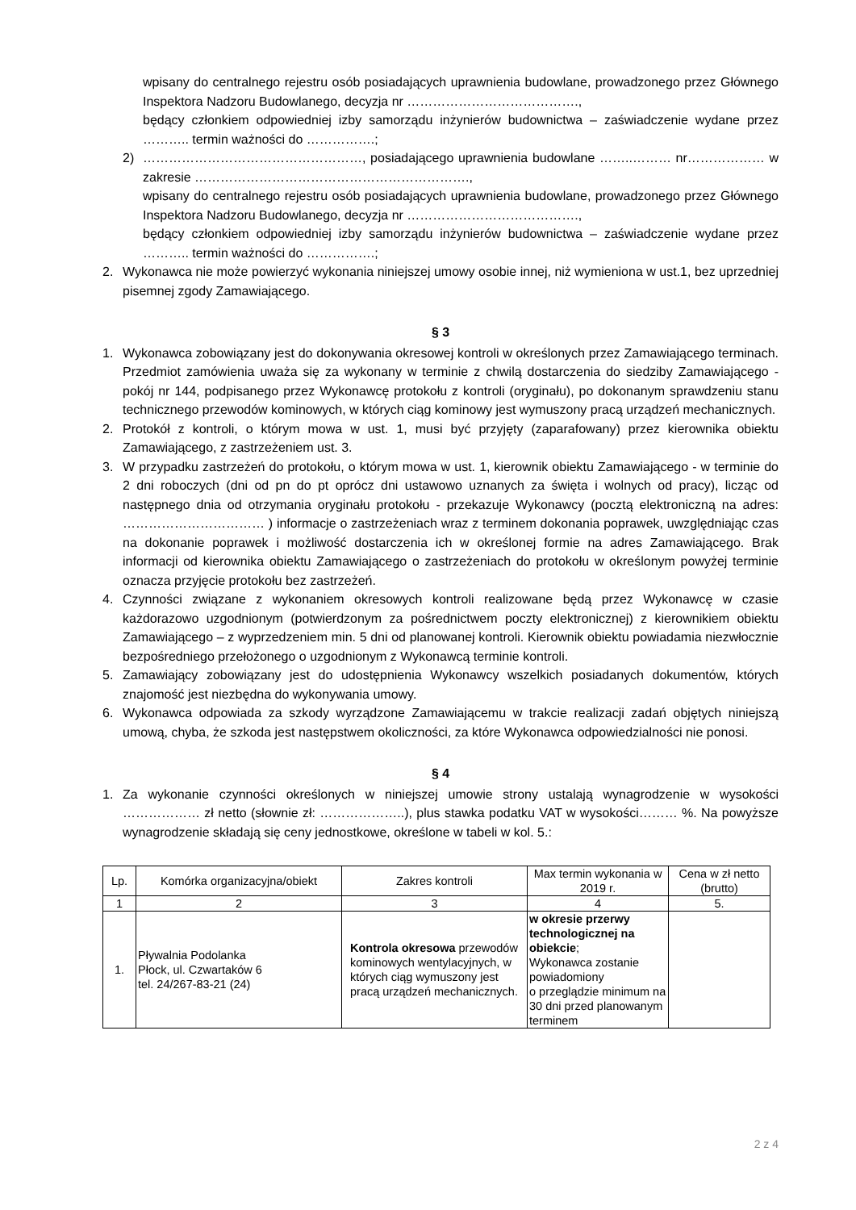wpisany do centralnego rejestru osób posiadających uprawnienia budowlane, prowadzonego przez Głównego Inspektora Nadzoru Budowlanego, decyzja nr ………………………………….,
będący członkiem odpowiedniej izby samorządu inżynierów budownictwa – zaświadczenie wydane przez ……….. termin ważności do …………….;
2) ……………………………………………, posiadającego uprawnienia budowlane ……..……… nr……………… w zakresie ……………………………………………………….,
wpisany do centralnego rejestru osób posiadających uprawnienia budowlane, prowadzonego przez Głównego Inspektora Nadzoru Budowlanego, decyzja nr ………………………………….,
będący członkiem odpowiedniej izby samorządu inżynierów budownictwa – zaświadczenie wydane przez ……….. termin ważności do …………….;
2. Wykonawca nie może powierzyć wykonania niniejszej umowy osobie innej, niż wymieniona w ust.1, bez uprzedniej pisemnej zgody Zamawiającego.
§ 3
1. Wykonawca zobowiązany jest do dokonywania okresowej kontroli w określonych przez Zamawiającego terminach. Przedmiot zamówienia uważa się za wykonany w terminie z chwilą dostarczenia do siedziby Zamawiającego - pokój nr 144, podpisanego przez Wykonawcę protokołu z kontroli (oryginału), po dokonanym sprawdzeniu stanu technicznego przewodów kominowych, w których ciąg kominowy jest wymuszony pracą urządzeń mechanicznych.
2. Protokół z kontroli, o którym mowa w ust. 1, musi być przyjęty (zaparafowany) przez kierownika obiektu Zamawiającego, z zastrzeżeniem ust. 3.
3. W przypadku zastrzeżeń do protokołu, o którym mowa w ust. 1, kierownik obiektu Zamawiającego - w terminie do 2 dni roboczych (dni od pn do pt oprócz dni ustawowo uznanych za święta i wolnych od pracy), licząc od następnego dnia od otrzymania oryginału protokołu - przekazuje Wykonawcy (pocztą elektroniczną na adres: …………………………… ) informacje o zastrzeżeniach wraz z terminem dokonania poprawek, uwzględniając czas na dokonanie poprawek i możliwość dostarczenia ich w określonej formie na adres Zamawiającego. Brak informacji od kierownika obiektu Zamawiającego o zastrzeżeniach do protokołu w określonym powyżej terminie oznacza przyjęcie protokołu bez zastrzeżeń.
4. Czynności związane z wykonaniem okresowych kontroli realizowane będą przez Wykonawcę w czasie każdorazowo uzgodnionym (potwierdzonym za pośrednictwem poczty elektronicznej) z kierownikiem obiektu Zamawiającego – z wyprzedzeniem min. 5 dni od planowanej kontroli. Kierownik obiektu powiadamia niezwłocznie bezpośredniego przełożonego o uzgodnionym z Wykonawcą terminie kontroli.
5. Zamawiający zobowiązany jest do udostępnienia Wykonawcy wszelkich posiadanych dokumentów, których znajomość jest niezbędna do wykonywania umowy.
6. Wykonawca odpowiada za szkody wyrządzone Zamawiającemu w trakcie realizacji zadań objętych niniejszą umową, chyba, że szkoda jest następstwem okoliczności, za które Wykonawca odpowiedzialności nie ponosi.
§ 4
1. Za wykonanie czynności określonych w niniejszej umowie strony ustalają wynagrodzenie w wysokości ……………… zł netto (słownie zł: ………………..), plus stawka podatku VAT w wysokości……… %. Na powyższe wynagrodzenie składają się ceny jednostkowe, określone w tabeli w kol. 5.:
| Lp. | Komórka organizacyjna/obiekt | Zakres kontroli | Max termin wykonania w 2019 r. | Cena w zł netto (brutto) |
| --- | --- | --- | --- | --- |
| 1 | 2 | 3 | 4 | 5. |
| 1. | Pływalnia Podolanka Płock, ul. Czwartaków 6 tel. 24/267-83-21 (24) | Kontrola okresowa przewodów kominowych wentylacyjnych, w których ciąg wymuszony jest pracą urządzeń mechanicznych. | w okresie przerwy technologicznej na obiekcie ; Wykonawca zostanie powiadomiony o przeglądzie minimum na 30 dni przed planowanym terminem | |
2 z 4